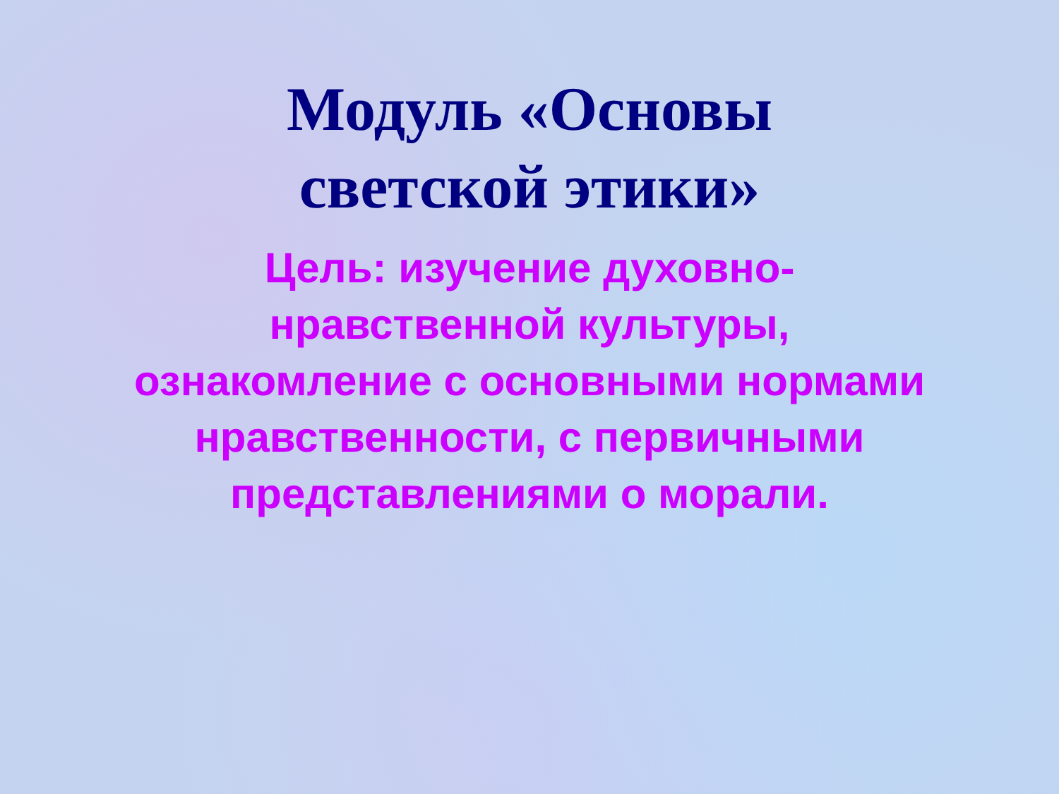Модуль «Основы
светской этики»
Цель: изучение духовно-нравственной культуры, ознакомление с основными нормами нравственности, с первичными представлениями о морали.